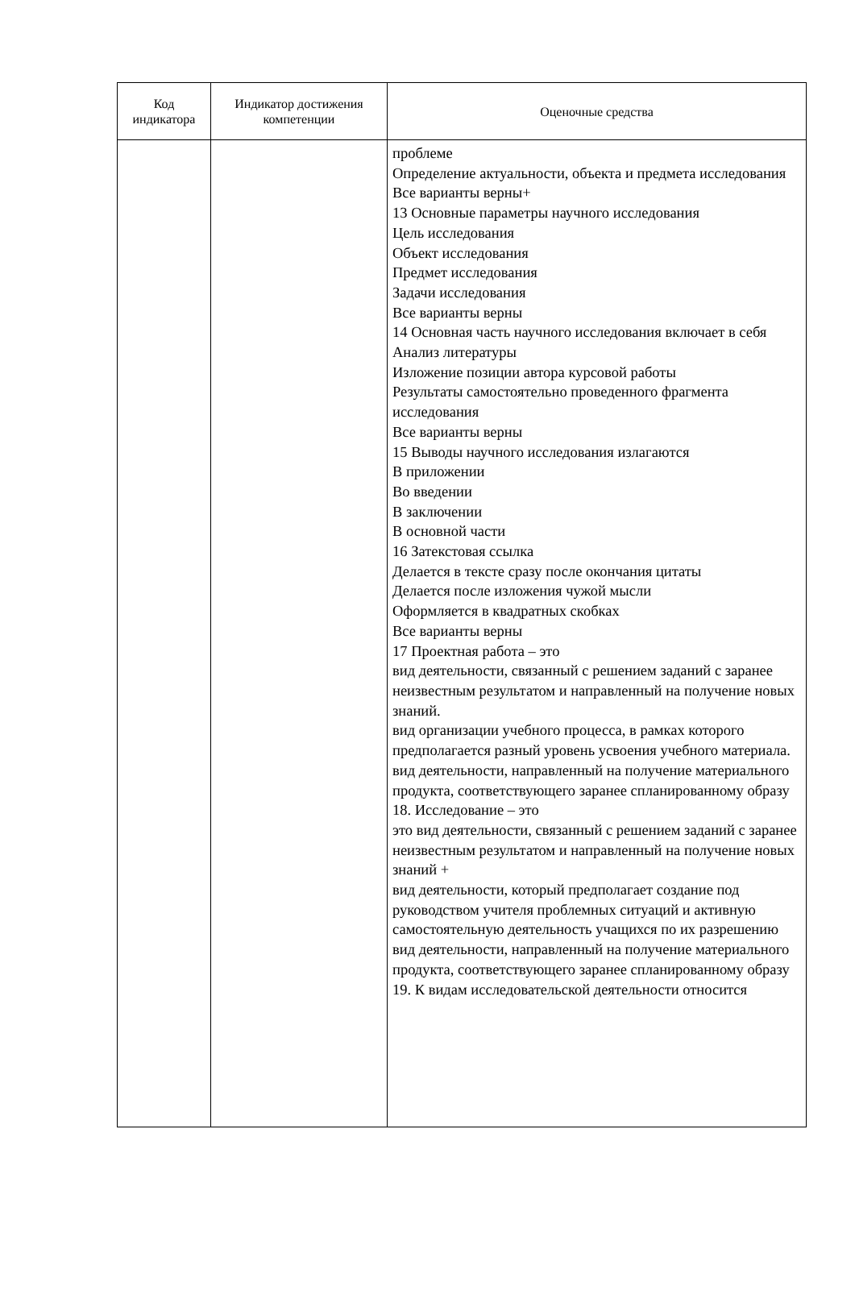| Код индикатора | Индикатор достижения компетенции | Оценочные средства |
| --- | --- | --- |
| | | проблеме Определение актуальности, объекта и предмета исследования Все варианты верны+ 13 Основные параметры научного исследования Цель исследования Объект исследования Предмет исследования Задачи исследования Все варианты верны 14 Основная часть научного исследования включает в себя Анализ литературы Изложение позиции автора курсовой работы Результаты самостоятельно проведенного фрагмента исследования Все варианты верны 15 Выводы научного исследования излагаются В приложении Во введении В заключении В основной части 16 Затекстовая ссылка Делается в тексте сразу после окончания цитаты Делается после изложения чужой мысли Оформляется в квадратных скобках Все варианты верны 17 Проектная работа – это вид деятельности, связанный с решением заданий с заранее неизвестным результатом и направленный на получение новых знаний. вид организации учебного процесса, в рамках которого предполагается разный уровень усвоения учебного материала. вид деятельности, направленный на получение материального продукта, соответствующего заранее спланированному образу 18. Исследование – это это вид деятельности, связанный с решением заданий с заранее неизвестным результатом и направленный на получение новых знаний + вид деятельности, который предполагает создание под руководством учителя проблемных ситуаций и активную самостоятельную деятельность учащихся по их разрешению вид деятельности, направленный на получение материального продукта, соответствующего заранее спланированному образу 19. К видам исследовательской деятельности относится |